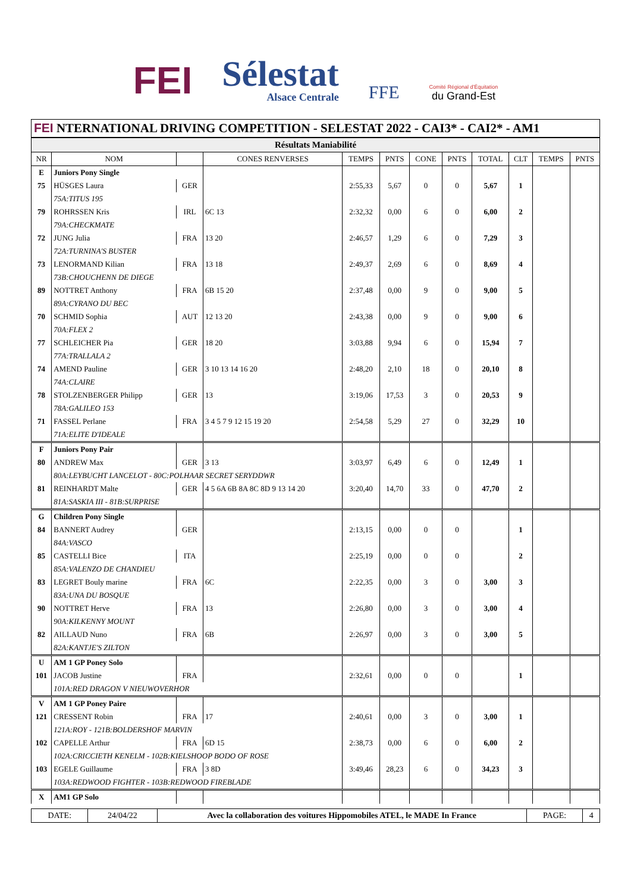FEI
Sélestat
Alsace Centrale
FFE
Comité Régional d'Équitation
du Grand-Est
FEI NTERNATIONAL DRIVING COMPETITION - SELESTAT 2022 - CAI3* - CAI2* - AM1
| Résultats Maniabilité | | | | | | | | | | | |
| NR | NOM | | CONES RENVERSES | TEMPS | PNTS | CONE | PNTS | TOTAL | CLT | TEMPS | PNTS |
| E | Juniors Pony Single | | | | | | | | | | |
| 75 | HÜSGES Laura | GER | | 2:55,33 | 5,67 | 0 | 0 | 5,67 | 1 | | |
| | 75A:TITUS 195 | | | | | | | | | | |
| 79 | ROHRSSEN Kris | IRL | 6C 13 | 2:32,32 | 0,00 | 6 | 0 | 6,00 | 2 | | |
| | 79A:CHECKMATE | | | | | | | | | | |
| 72 | JUNG Julia | FRA | 13 20 | 2:46,57 | 1,29 | 6 | 0 | 7,29 | 3 | | |
| | 72A:TURNINA'S BUSTER | | | | | | | | | | |
| 73 | LENORMAND Kilian | FRA | 13 18 | 2:49,37 | 2,69 | 6 | 0 | 8,69 | 4 | | |
| | 73B:CHOUCHENN DE DIEGE | | | | | | | | | | |
| 89 | NOTTRET Anthony | FRA | 6B 15 20 | 2:37,48 | 0,00 | 9 | 0 | 9,00 | 5 | | |
| | 89A:CYRANO DU BEC | | | | | | | | | | |
| 70 | SCHMID Sophia | AUT | 12 13 20 | 2:43,38 | 0,00 | 9 | 0 | 9,00 | 6 | | |
| | 70A:FLEX 2 | | | | | | | | | | |
| 77 | SCHLEICHER Pia | GER | 18 20 | 3:03,88 | 9,94 | 6 | 0 | 15,94 | 7 | | |
| | 77A:TRALLALA 2 | | | | | | | | | | |
| 74 | AMEND Pauline | GER | 3 10 13 14 16 20 | 2:48,20 | 2,10 | 18 | 0 | 20,10 | 8 | | |
| | 74A:CLAIRE | | | | | | | | | | |
| 78 | STOLZENBERGER Philipp | GER | 13 | 3:19,06 | 17,53 | 3 | 0 | 20,53 | 9 | | |
| | 78A:GALILEO 153 | | | | | | | | | | |
| 71 | FASSEL Perlane | FRA | 3 4 5 7 9 12 15 19 20 | 2:54,58 | 5,29 | 27 | 0 | 32,29 | 10 | | |
| | 71A:ELITE D'IDEALE | | | | | | | | | | |
| F | Juniors Pony Pair | | | | | | | | | | |
| 80 | ANDREW Max | GER | 3 13 | 3:03,97 | 6,49 | 6 | 0 | 12,49 | 1 | | |
| | 80A:LEYBUCHT LANCELOT - 80C:POLHAAR SECRET SERYDDWR | | | | | | | | | | |
| 81 | REINHARDT Malte | GER | 4 5 6A 6B 8A 8C 8D 9 13 14 20 | 3:20,40 | 14,70 | 33 | 0 | 47,70 | 2 | | |
| | 81A:SASKIA III - 81B:SURPRISE | | | | | | | | | | |
| G | Children Pony Single | | | | | | | | | | |
| 84 | BANNERT Audrey | GER | | 2:13,15 | 0,00 | 0 | 0 | | 1 | | |
| | 84A:VASCO | | | | | | | | | | |
| 85 | CASTELLI Bice | ITA | | 2:25,19 | 0,00 | 0 | 0 | | 2 | | |
| | 85A:VALENZO DE CHANDIEU | | | | | | | | | | |
| 83 | LEGRET Bouly marine | FRA | 6C | 2:22,35 | 0,00 | 3 | 0 | 3,00 | 3 | | |
| | 83A:UNA DU BOSQUE | | | | | | | | | | |
| 90 | NOTTRET Herve | FRA | 13 | 2:26,80 | 0,00 | 3 | 0 | 3,00 | 4 | | |
| | 90A:KILKENNY MOUNT | | | | | | | | | | |
| 82 | AILLAUD Nuno | FRA | 6B | 2:26,97 | 0,00 | 3 | 0 | 3,00 | 5 | | |
| | 82A:KANTJE'S ZILTON | | | | | | | | | | |
| U | AM 1 GP Poney Solo | | | | | | | | | | |
| 101 | JACOB Justine | FRA | | 2:32,61 | 0,00 | 0 | 0 | | 1 | | |
| | 101A:RED DRAGON V NIEUWOVERHOR | | | | | | | | | | |
| V | AM 1 GP Poney Paire | | | | | | | | | | |
| 121 | CRESSENT Robin | FRA | 17 | 2:40,61 | 0,00 | 3 | 0 | 3,00 | 1 | | |
| | 121A:ROY - 121B:BOLDERSHOF MARVIN | | | | | | | | | | |
| 102 | CAPELLE Arthur | FRA | 6D 15 | 2:38,73 | 0,00 | 6 | 0 | 6,00 | 2 | | |
| | 102A:CRICCIETH KENELM - 102B:KIELSHOOP BODO OF ROSE | | | | | | | | | | |
| 103 | EGELE Guillaume | FRA | 3 8D | 3:49,46 | 28,23 | 6 | 0 | 34,23 | 3 | | |
| | 103A:REDWOOD FIGHTER - 103B:REDWOOD FIREBLADE | | | | | | | | | | |
| X | AM1 GP Solo | | | | | | | | | | |
| DATE: | 24/04/22 | Avec la collaboration des voitures Hippomobiles ATEL, le MADE In France | PAGE: | 4 |